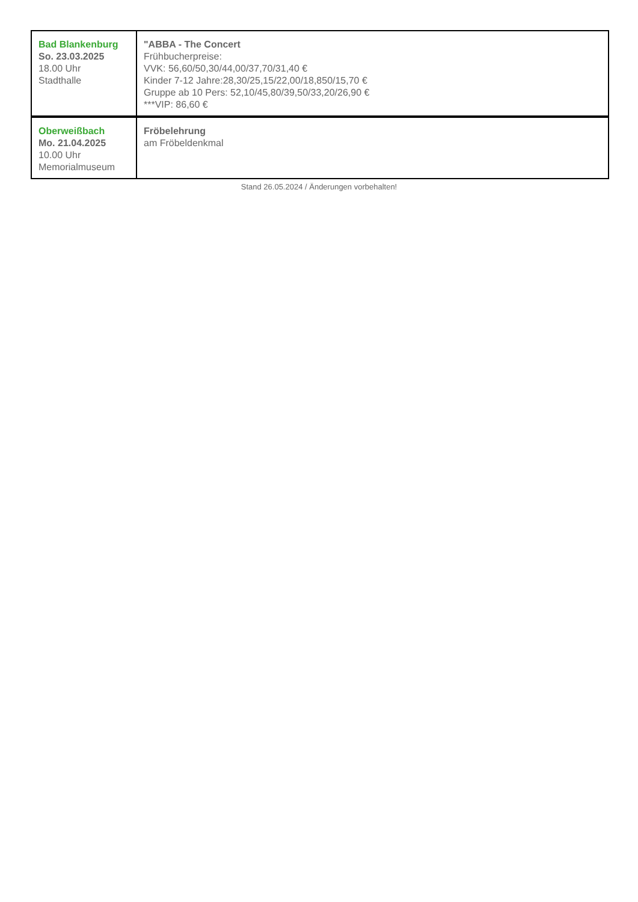| Bad Blankenburg So. 23.03.2025 18.00 Uhr Stadthalle | "ABBA - The Concert Frühbucherpreise: VVK: 56,60/50,30/44,00/37,70/31,40 € Kinder 7-12 Jahre:28,30/25,15/22,00/18,850/15,70 € Gruppe ab 10 Pers: 52,10/45,80/39,50/33,20/26,90 € ***VIP: 86,60 € |
| Oberweißbach Mo. 21.04.2025 10.00 Uhr Memorialmuseum | Fröbelehrung am Fröbeldenkmal |
Stand 26.05.2024 / Änderungen vorbehalten!